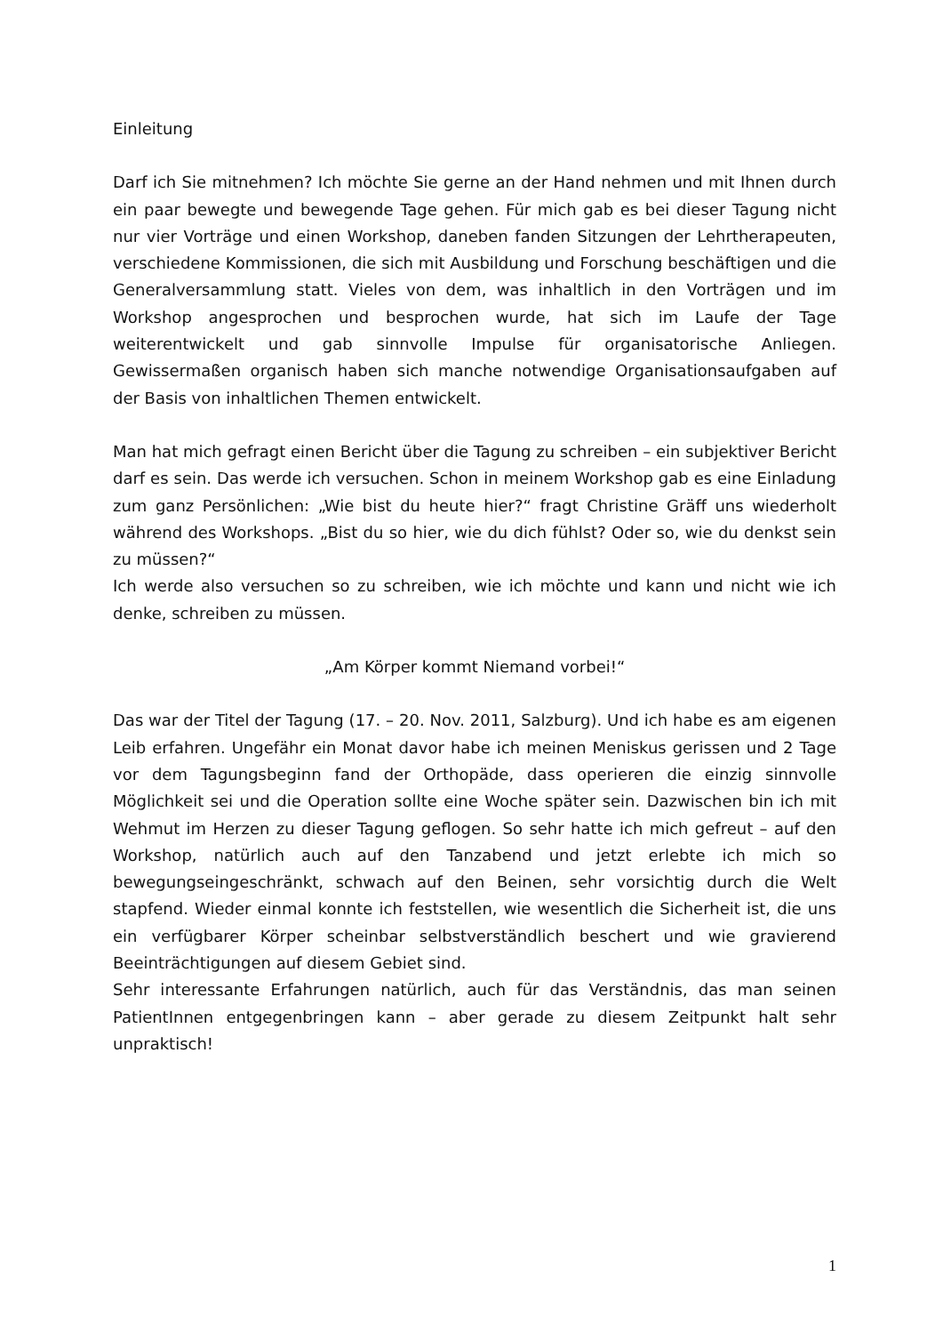Einleitung
Darf ich Sie mitnehmen? Ich möchte Sie gerne an der Hand nehmen und mit Ihnen durch ein paar bewegte und bewegende Tage gehen. Für mich gab es bei dieser Tagung nicht nur vier Vorträge und einen Workshop, daneben fanden Sitzungen der Lehrtherapeuten, verschiedene Kommissionen, die sich mit Ausbildung und Forschung beschäftigen und die Generalversammlung statt. Vieles von dem, was inhaltlich in den Vorträgen und im Workshop angesprochen und besprochen wurde, hat sich im Laufe der Tage weiterentwickelt und gab sinnvolle Impulse für organisatorische Anliegen. Gewissermaßen organisch haben sich manche notwendige Organisationsaufgaben auf der Basis von inhaltlichen Themen entwickelt.
Man hat mich gefragt einen Bericht über die Tagung zu schreiben – ein subjektiver Bericht darf es sein. Das werde ich versuchen. Schon in meinem Workshop gab es eine Einladung zum ganz Persönlichen: „Wie bist du heute hier?“ fragt Christine Gräff uns wiederholt während des Workshops. „Bist du so hier, wie du dich fühlst? Oder so, wie du denkst sein zu müssen?“
Ich werde also versuchen so zu schreiben, wie ich möchte und kann und nicht wie ich denke, schreiben zu müssen.
„Am Körper kommt Niemand vorbei!“
Das war der Titel der Tagung (17. – 20. Nov. 2011, Salzburg). Und ich habe es am eigenen Leib erfahren. Ungefähr ein Monat davor habe ich meinen Meniskus gerissen und 2 Tage vor dem Tagungsbeginn fand der Orthopäde, dass operieren die einzig sinnvolle Möglichkeit sei und die Operation sollte eine Woche später sein. Dazwischen bin ich mit Wehmut im Herzen zu dieser Tagung geflogen. So sehr hatte ich mich gefreut – auf den Workshop, natürlich auch auf den Tanzabend und jetzt erlebte ich mich so bewegungseingeschränkt, schwach auf den Beinen, sehr vorsichtig durch die Welt stapfend. Wieder einmal konnte ich feststellen, wie wesentlich die Sicherheit ist, die uns ein verfügbarer Körper scheinbar selbstverständlich beschert und wie gravierend Beeinträchtigungen auf diesem Gebiet sind.
Sehr interessante Erfahrungen natürlich, auch für das Verständnis, das man seinen PatientInnen entgegenbringen kann – aber gerade zu diesem Zeitpunkt halt sehr unpraktisch!
1